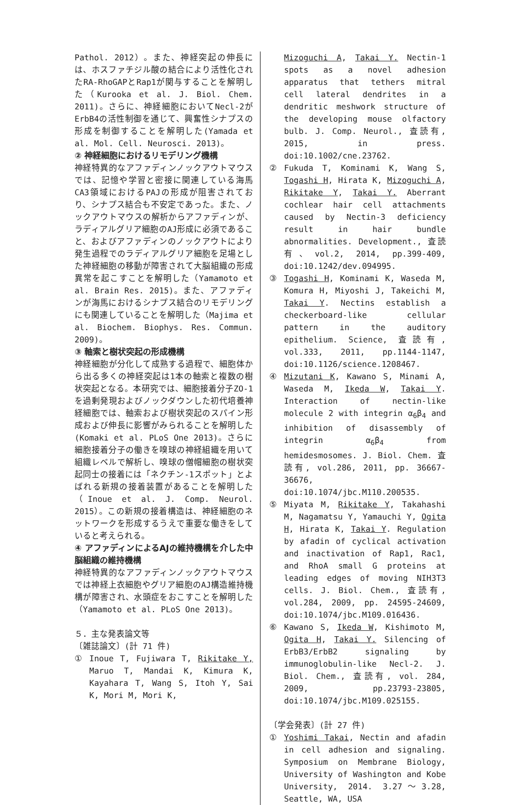Pathol. 2012）。また、神経突起の伸長には、ホスファチジル酸の結合により活性化されたRA-RhoGAPとRap1が関与することを解明した（Kurooka et al. J. Biol. Chem. 2011)。さらに、神経細胞においてNecl-2がErbB4の活性制御を通じて、興奮性シナプスの形成を制御することを解明した(Yamada et al. Mol. Cell. Neurosci. 2013)。
② 神経細胞におけるリモデリング機構
神経特異的なアファディンノックアウトマウスでは、記憶や学習と密接に関連している海馬CA3領域におけるPAJの形成が阻害されており、シナプス結合も不安定であった。また、ノックアウトマウスの解析からアファディンが、ラディアルグリア細胞のAJ形成に必須であること、およびアファディンのノックアウトにより発生過程でのラディアルグリア細胞を足場とした神経細胞の移動が障害されて大脳組織の形成異常を起こすことを解明した（Yamamoto et al. Brain Res. 2015)。また、アファディンが海馬におけるシナプス結合のリモデリングにも関連していることを解明した（Majima et al. Biochem. Biophys. Res. Commun. 2009)。
③ 軸索と樹状突起の形成機構
神経細胞が分化して成熟する過程で、細胞体から出る多くの神経突起は1本の軸索と複数の樹状突起となる。本研究では、細胞接着分子ZO-1を過剰発現およびノックダウンした初代培養神経細胞では、軸索および樹状突起のスパイン形成および伸長に影響がみられることを解明した(Komaki et al. PLoS One 2013)。さらに細胞接着分子の働きを嗅球の神経組織を用いて組織レベルで解析し、嗅球の僧帽細胞の樹状突起同士の接着には「ネクチン-1スポット」とよばれる新規の接着装置があることを解明した（Inoue et al. J. Comp. Neurol. 2015）。この新規の接着構造は、神経細胞のネットワークを形成するうえで重要な働きをしていると考えられる。
④ アファディンによるAJの維持機構を介した中脳組織の維持機構
神経特異的なアファディンノックアウトマウスでは神経上衣細胞やグリア細胞のAJ構造維持機構が障害され、水頭症をおこすことを解明した（Yamamoto et al. PLoS One 2013)。
５．主な発表論文等
〔雑誌論文〕(計 71 件)
① Inoue T, Fujiwara T, Rikitake Y, Maruo T, Mandai K, Kimura K, Kayahara T, Wang S, Itoh Y, Sai K, Mori M, Mori K,
Mizoguchi A, Takai Y. Nectin-1 spots as a novel adhesion apparatus that tethers mitral cell lateral dendrites in a dendritic meshwork structure of the developing mouse olfactory bulb. J. Comp. Neurol., 査読有, 2015, in press. doi:10.1002/cne.23762.
② Fukuda T, Kominami K, Wang S, Togashi H, Hirata K, Mizoguchi A, Rikitake Y, Takai Y. Aberrant cochlear hair cell attachments caused by Nectin-3 deficiency result in hair bundle abnormalities. Development., 査読有、vol.2, 2014, pp.399-409, doi:10.1242/dev.094995.
③ Togashi H, Kominami K, Waseda M, Komura H, Miyoshi J, Takeichi M, Takai Y. Nectins establish a checkerboard-like cellular pattern in the auditory epithelium. Science, 査読有, vol.333, 2011, pp.1144-1147, doi:10.1126/science.1208467.
④ Mizutani K, Kawano S, Minami A, Waseda M, Ikeda W, Takai Y. Interaction of nectin-like molecule 2 with integrin α<sub>6</sub>β<sub>4</sub> and inhibition of disassembly of integrin α<sub>6</sub>β<sub>4</sub> from hemidesmosomes. J. Biol. Chem. 査読有, vol.286, 2011, pp. 36667-36676, doi:10.1074/jbc.M110.200535.
⑤ Miyata M, Rikitake Y, Takahashi M, Nagamatsu Y, Yamauchi Y, Ogita H, Hirata K, Takai Y. Regulation by afadin of cyclical activation and inactivation of Rap1, Rac1, and RhoA small G proteins at leading edges of moving NIH3T3 cells. J. Biol. Chem., 査読有, vol.284, 2009, pp. 24595-24609, doi:10.1074/jbc.M109.016436.
⑥ Kawano S, Ikeda W, Kishimoto M, Ogita H, Takai Y. Silencing of ErbB3/ErbB2 signaling by immunoglobulin-like Necl-2. J. Biol. Chem., 査読有, vol. 284, 2009, pp.23793-23805, doi:10.1074/jbc.M109.025155.
〔学会発表〕(計 27 件)
① Yoshimi Takai, Nectin and afadin in cell adhesion and signaling. Symposium on Membrane Biology, University of Washington and Kobe University, 2014. 3.27～3.28, Seattle, WA, USA